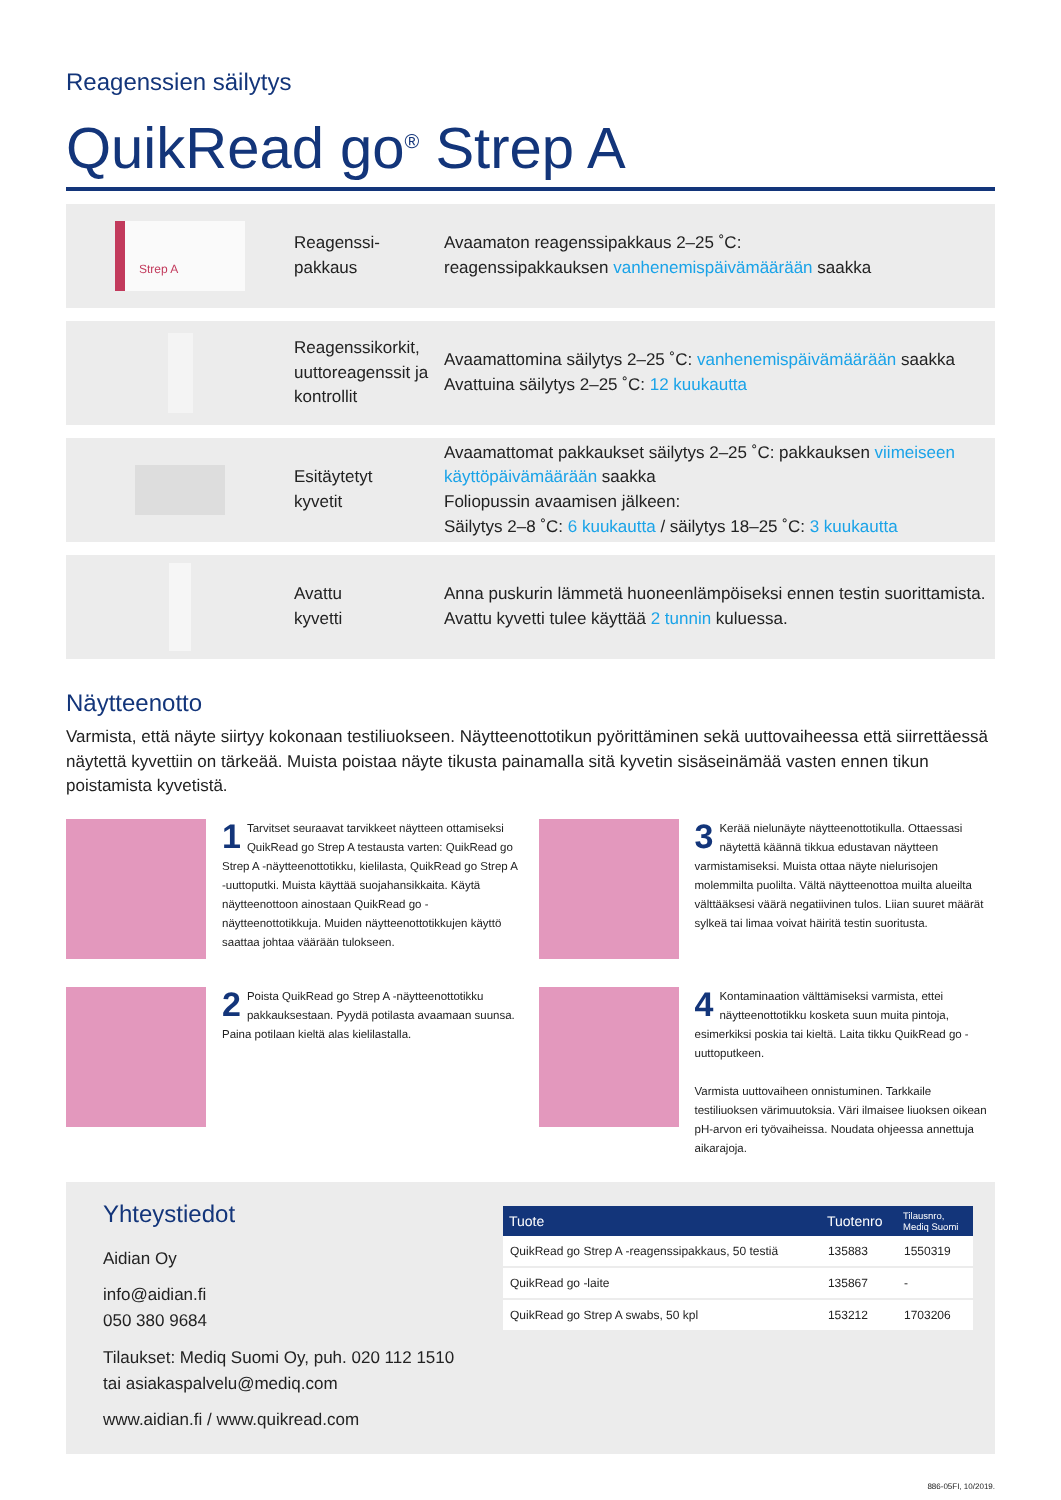Reagenssien säilytys
QuikRead go<sup>®</sup> Strep A
Strep A
Reagenssi-
pakkaus
Avaamaton reagenssipakkaus 2–25 ˚C:
reagenssipakkauksen vanhenemispäivämäärään saakka
Reagenssikorkit, uuttoreagenssit ja kontrollit
Avaamattomina säilytys 2–25 ˚C: vanhenemispäivämäärään saakka
Avattuina säilytys 2–25 ˚C: 12 kuukautta
Esitäytetyt
kyvetit
Avaamattomat pakkaukset säilytys 2–25 ˚C: pakkauksen viimeiseen käyttöpäivämäärään saakka
Foliopussin avaamisen jälkeen:
Säilytys 2–8 ˚C: 6 kuukautta / säilytys 18–25 ˚C: 3 kuukautta
Avattu
kyvetti
Anna puskurin lämmetä huoneenlämpöiseksi ennen testin suorittamista.
Avattu kyvetti tulee käyttää 2 tunnin kuluessa.
Näytteenotto
Varmista, että näyte siirtyy kokonaan testiliuokseen. Näytteenottotikun pyörittäminen sekä uuttovaiheessa että siirrettäessä näytettä kyvettiin on tärkeää. Muista poistaa näyte tikusta painamalla sitä kyvetin sisäseinämää vasten ennen tikun poistamista kyvetistä.
1 Tarvitset seuraavat tarvikkeet näytteen ottamiseksi QuikRead go Strep A testausta varten: QuikRead go Strep A -näytteenottotikku, kielilasta, QuikRead go Strep A -uuttoputki. Muista käyttää suojahansikkaita. Käytä näytteenottoon ainostaan QuikRead go -näytteenottotikkuja. Muiden näytteenottotikkujen käyttö saattaa johtaa väärään tulokseen.
3 Kerää nielunäyte näytteenottotikulla. Ottaessasi näytettä käännä tikkua edustavan näytteen varmistamiseksi. Muista ottaa näyte nielurisojen molemmilta puolilta. Vältä näytteenottoa muilta alueilta välttääksesi väärä negatiivinen tulos. Liian suuret määrät sylkeä tai limaa voivat häiritä testin suoritusta.
2 Poista QuikRead go Strep A -näytteenottotikku pakkauksestaan. Pyydä potilasta avaamaan suunsa. Paina potilaan kieltä alas kielilastalla.
4 Kontaminaation välttämiseksi varmista, ettei näytteenottotikku kosketa suun muita pintoja, esimerkiksi poskia tai kieltä. Laita tikku QuikRead go -uuttoputkeen.
Varmista uuttovaiheen onnistuminen. Tarkkaile testiliuoksen värimuutoksia. Väri ilmaisee liuoksen oikean pH-arvon eri työvaiheissa. Noudata ohjeessa annettuja aikarajoja.
Yhteystiedot
Aidian Oy
info@aidian.fi
050 380 9684
Tilaukset: Mediq Suomi Oy, puh. 020 112 1510
tai asiakaspalvelu@mediq.com
www.aidian.fi / www.quikread.com
| Tuote | Tuotenro | Tilausnro, Mediq Suomi |
| --- | --- | --- |
| QuikRead go Strep A -reagenssipakkaus, 50 testiä | 135883 | 1550319 |
| QuikRead go -laite | 135867 | - |
| QuikRead go Strep A swabs, 50 kpl | 153212 | 1703206 |
886-05FI, 10/2019.